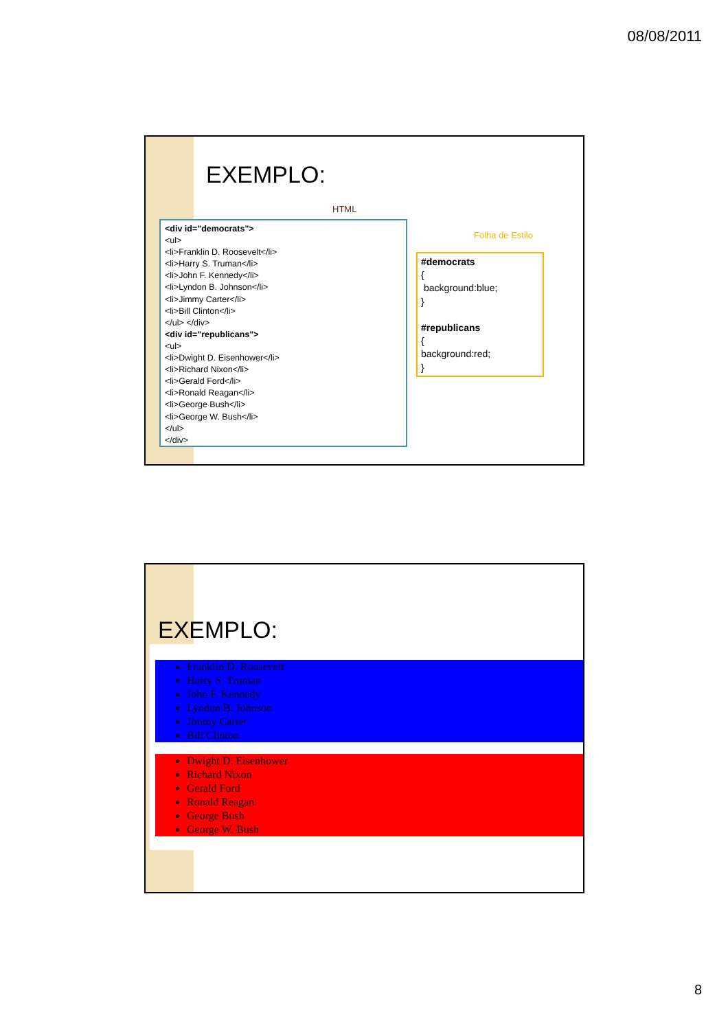08/08/2011
EXEMPLO:
HTML
<div id="democrats">
<ul>
<li>Franklin D. Roosevelt</li>
<li>Harry S. Truman</li>
<li>John F. Kennedy</li>
<li>Lyndon B. Johnson</li>
<li>Jimmy Carter</li>
<li>Bill Clinton</li>
</ul> </div>
<div id="republicans">
<ul>
<li>Dwight D. Eisenhower</li>
<li>Richard Nixon</li>
<li>Gerald Ford</li>
<li>Ronald Reagan</li>
<li>George Bush</li>
<li>George W. Bush</li>
</ul>
</div>
Folha de Estilo
#democrats
{
background:blue;
}
#republicans
{
background:red;
}
EXEMPLO:
Franklin D. Roosevelt
Harry S. Truman
John F. Kennedy
Lyndon B. Johnson
Jimmy Carter
Bill Clinton
Dwight D. Eisenhower
Richard Nixon
Gerald Ford
Ronald Reagan
George Bush
George W. Bush
8